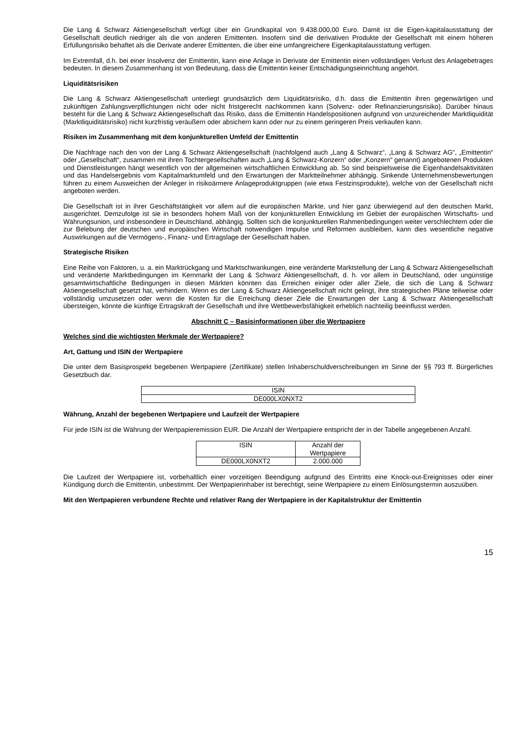Die Lang & Schwarz Aktiengesellschaft verfügt über ein Grundkapital von 9.438.000,00 Euro. Damit ist die Eigen-kapitalausstattung der Gesellschaft deutlich niedriger als die von anderen Emittenten. Insofern sind die derivativen Produkte der Gesellschaft mit einem höheren Erfüllungsrisiko behaftet als die Derivate anderer Emittenten, die über eine umfangreichere Eigenkapitalausstattung verfügen.
Im Extremfall, d.h. bei einer Insolvenz der Emittentin, kann eine Anlage in Derivate der Emittentin einen vollständigen Verlust des Anlagebetrages bedeuten. In diesem Zusammenhang ist von Bedeutung, dass die Emittentin keiner Entschädigungseinrichtung angehört.
Liquiditätsrisiken
Die Lang & Schwarz Aktiengesellschaft unterliegt grundsätzlich dem Liquiditätsrisiko, d.h. dass die Emittentin ihren gegenwärtigen und zukünftigen Zahlungsverpflichtungen nicht oder nicht fristgerecht nachkommen kann (Solvenz- oder Refinanzierungsrisiko). Darüber hinaus besteht für die Lang & Schwarz Aktiengesellschaft das Risiko, dass die Emittentin Handelspositionen aufgrund von unzureichender Marktliquidität (Marktliquiditätsrisiko) nicht kurzfristig veräußern oder absichern kann oder nur zu einem geringeren Preis verkaufen kann.
Risiken im Zusammenhang mit dem konjunkturellen Umfeld der Emittentin
Die Nachfrage nach den von der Lang & Schwarz Aktiengesellschaft (nachfolgend auch „Lang & Schwarz“, „Lang & Schwarz AG“, „Emittentin“ oder „Gesellschaft“, zusammen mit ihren Tochtergesellschaften auch „Lang & Schwarz-Konzern“ oder „Konzern“ genannt) angebotenen Produkten und Dienstleistungen hängt wesentlich von der allgemeinen wirtschaftlichen Entwicklung ab. So sind beispielsweise die Eigenhandelsaktivitäten und das Handelsergebnis vom Kapitalmarktumfeld und den Erwartungen der Marktteilnehmer abhängig. Sinkende Unternehmensbewertungen führen zu einem Ausweichen der Anleger in risikoärmere Anlageproduktgruppen (wie etwa Festzinsprodukte), welche von der Gesellschaft nicht angeboten werden.
Die Gesellschaft ist in ihrer Geschäftstätigkeit vor allem auf die europäischen Märkte, und hier ganz überwiegend auf den deutschen Markt, ausgerichtet. Demzufolge ist sie in besonders hohem Maß von der konjunkturellen Entwicklung im Gebiet der europäischen Wirtschafts- und Währungsunion, und insbesondere in Deutschland, abhängig. Sollten sich die konjunkturellen Rahmenbedingungen weiter verschlechtern oder die zur Belebung der deutschen und europäischen Wirtschaft notwendigen Impulse und Reformen ausbleiben, kann dies wesentliche negative Auswirkungen auf die Vermögens-, Finanz- und Ertragslage der Gesellschaft haben.
Strategische Risiken
Eine Reihe von Faktoren, u. a. ein Marktrückgang und Marktschwankungen, eine veränderte Marktstellung der Lang & Schwarz Aktiengesellschaft und veränderte Marktbedingungen im Kernmarkt der Lang & Schwarz Aktiengesellschaft, d. h. vor allem in Deutschland, oder ungünstige gesamtwirtschaftliche Bedingungen in diesen Märkten könnten das Erreichen einiger oder aller Ziele, die sich die Lang & Schwarz Aktiengesellschaft gesetzt hat, verhindern. Wenn es der Lang & Schwarz Aktiengesellschaft nicht gelingt, ihre strategischen Pläne teilweise oder vollständig umzusetzen oder wenn die Kosten für die Erreichung dieser Ziele die Erwartungen der Lang & Schwarz Aktiengesellschaft übersteigen, könnte die künftige Ertragskraft der Gesellschaft und ihre Wettbewerbsfähigkeit erheblich nachteilig beeinflusst werden.
Abschnitt C – Basisinformationen über die Wertpapiere
Welches sind die wichtigsten Merkmale der Wertpapiere?
Art, Gattung und ISIN der Wertpapiere
Die unter dem Basisprospekt begebenen Wertpapiere (Zertifikate) stellen Inhaberschuldverschreibungen im Sinne der §§ 793 ff. Bürgerliches Gesetzbuch dar.
| ISIN |
| DE000LX0NXT2 |
Währung, Anzahl der begebenen Wertpapiere und Laufzeit der Wertpapiere
Für jede ISIN ist die Währung der Wertpapieremission EUR. Die Anzahl der Wertpapiere entspricht der in der Tabelle angegebenen Anzahl.
| ISIN | Anzahl der Wertpapiere |
| DE000LX0NXT2 | 2.000.000 |
Die Laufzeit der Wertpapiere ist, vorbehaltlich einer vorzeitigen Beendigung aufgrund des Eintritts eine Knock-out-Ereignisses oder einer Kündigung durch die Emittentin, unbestimmt. Der Wertpapierinhaber ist berechtigt, seine Wertpapiere zu einem Einlösungstermin auszuüben.
Mit den Wertpapieren verbundene Rechte und relativer Rang der Wertpapiere in der Kapitalstruktur der Emittentin
15